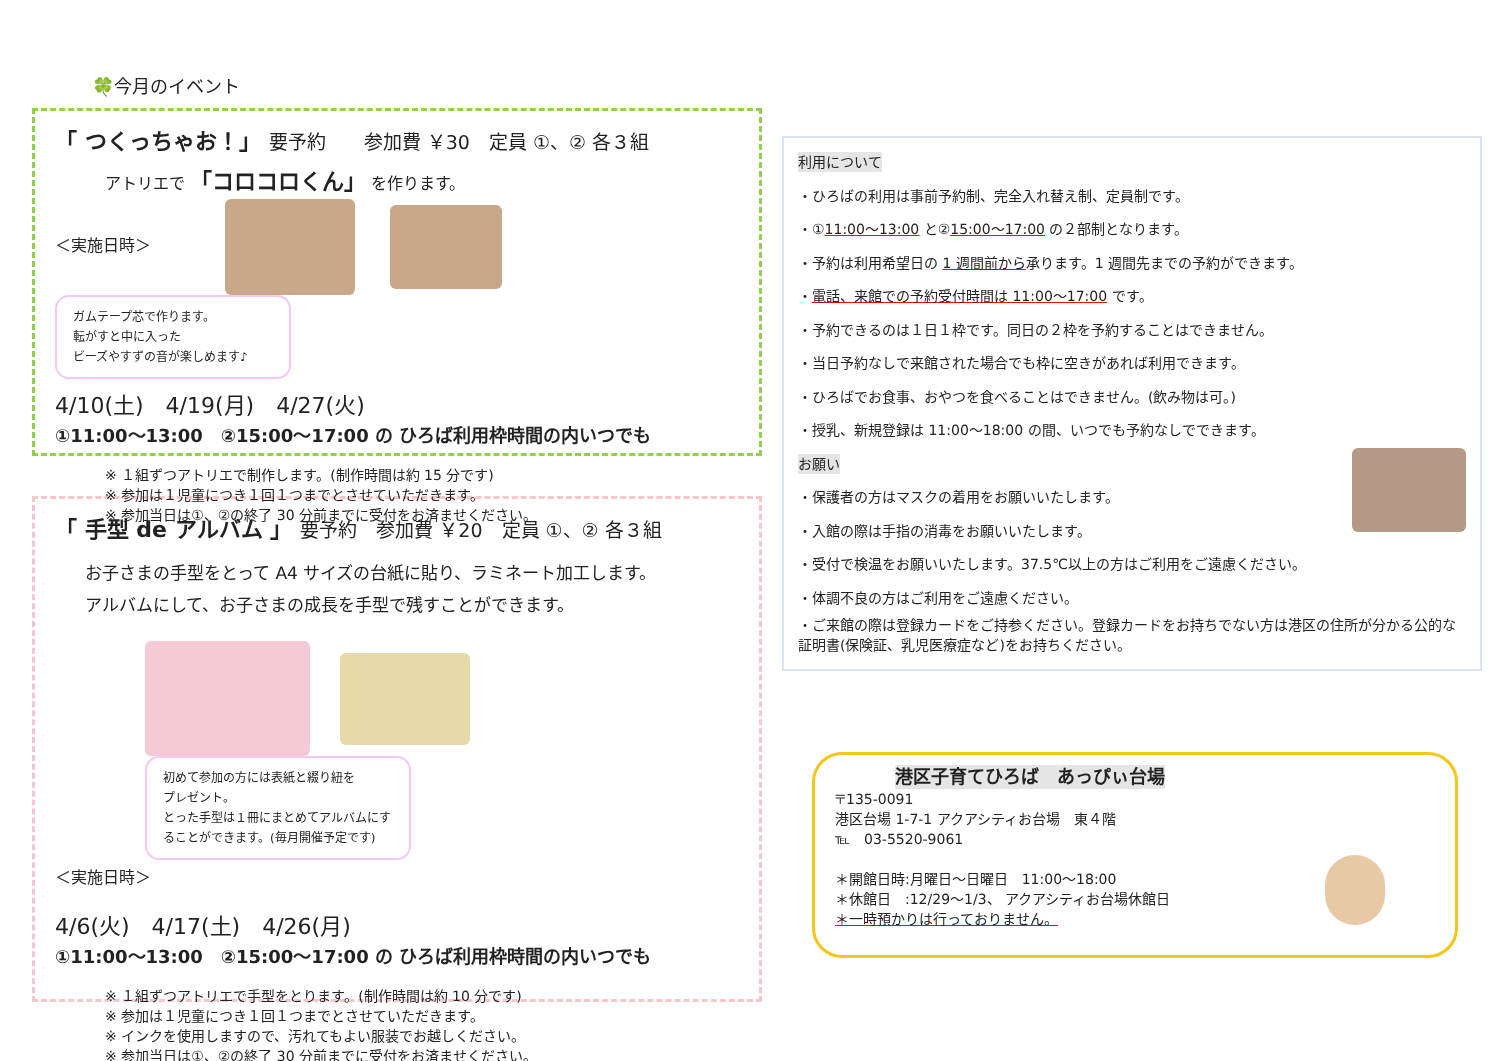🍀今月のイベント
「 つくっちゃお！」　要予約　　参加費 ￥30　定員 ①、② 各３組
アトリエで 「コロコロくん」 を作ります。
＜実施日時＞ ガムテープ芯で作ります。
転がすと中に入った
ビーズやすずの音が楽しめます♪
4/10(土)　4/19(月)　4/27(火)
①11:00～13:00　②15:00～17:00 の ひろば利用枠時間の内いつでも
※ １組ずつアトリエで制作します。(制作時間は約 15 分です)
※ 参加は１児童につき１回１つまでとさせていただきます。
※ 参加当日は①、②の終了 30 分前までに受付をお済ませください。
「 手型 de アルバム 」　要予約　参加費 ￥20　定員 ①、② 各３組
お子さまの手型をとって A4 サイズの台紙に貼り、ラミネート加工します。
アルバムにして、お子さまの成長を手型で残すことができます。
初めて参加の方には表紙と綴り紐を
プレゼント。
とった手型は１冊にまとめてアルバムにすることができます。(毎月開催予定です)
＜実施日時＞
4/6(火)　4/17(土)　4/26(月)
①11:00～13:00　②15:00～17:00 の ひろば利用枠時間の内いつでも
※ １組ずつアトリエで手型をとります。(制作時間は約 10 分です)
※ 参加は１児童につき１回１つまでとさせていただきます。
※ インクを使用しますので、汚れてもよい服装でお越しください。
※ 参加当日は①、②の終了 30 分前までに受付をお済ませください。
利用について
・ひろばの利用は事前予約制、完全入れ替え制、定員制です。
・①11:00～13:00 と②15:00～17:00 の２部制となります。
・予約は利用希望日の 1 週間前から承ります。1 週間先までの予約ができます。
・電話、来館での予約受付時間は 11:00～17:00 です。
・予約できるのは１日１枠です。同日の２枠を予約することはできません。
・当日予約なしで来館された場合でも枠に空きがあれば利用できます。
・ひろばでお食事、おやつを食べることはできません。(飲み物は可。)
・授乳、新規登録は 11:00～18:00 の間、いつでも予約なしでできます。
お願い
・保護者の方はマスクの着用をお願いいたします。
・入館の際は手指の消毒をお願いいたします。
・受付で検温をお願いいたします。37.5℃以上の方はご利用をご遠慮ください。
・体調不良の方はご利用をご遠慮ください。
・ご来館の際は登録カードをご持参ください。登録カードをお持ちでない方は港区の住所が分かる公的な証明書(保険証、乳児医療症など)をお持ちください。
港区子育てひろば　あっぴぃ台場
〒135-0091
港区台場 1-7-1 アクアシティお台場　東４階
℡　03-5520-9061
＊開館日時:月曜日～日曜日　11:00～18:00
＊休館日　:12/29～1/3、 アクアシティお台場休館日
＊一時預かりは行っておりません。